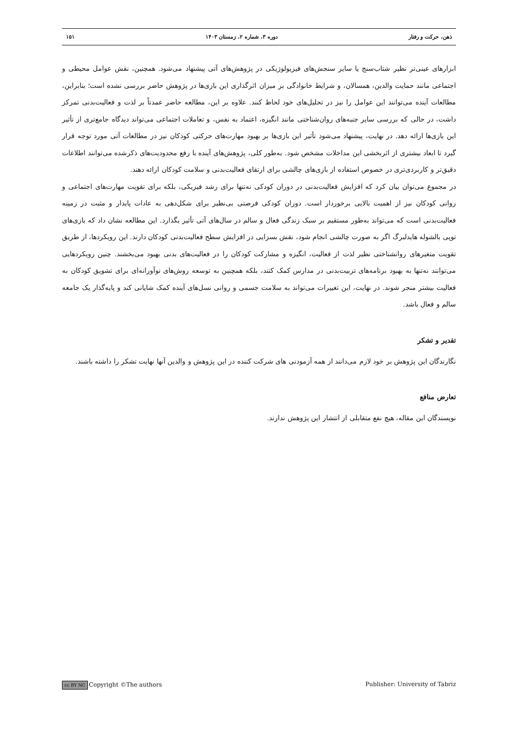ذهن، حرکت و رفتار دوره ۳، شماره ۲، زمستان ۱۴۰۳ ۱۵۱
ابزارهای عینی‌تر نظیر شتاب‌سنج یا سایر سنجش‌های فیزیولوژیکی در پژوهش‌های آتی پیشنهاد می‌شود. همچنین، نقش عوامل محیطی و اجتماعی مانند حمایت والدین، همسالان، و شرایط خانوادگی بر میزان اثرگذاری این بازی‌ها در پژوهش حاضر بررسی نشده است؛ بنابراین، مطالعات آینده می‌توانند این عوامل را نیز در تحلیل‌های خود لحاظ کنند. علاوه بر این، مطالعه حاضر عمدتاً بر لذت و فعالیت‌بدنی تمرکز داشت، در حالی که بررسی سایر جنبه‌های روان‌شناختی مانند انگیزه، اعتماد به نفس، و تعاملات اجتماعی می‌تواند دیدگاه جامع‌تری از تأثیر این بازی‌ها ارائه دهد. در نهایت، پیشنهاد می‌شود تأثیر این بازی‌ها بر بهبود مهارت‌های حرکتی کودکان نیز در مطالعات آتی مورد توجه قرار گیرد تا ابعاد بیشتری از اثربخشی این مداخلات مشخص شود. به‌طور کلی، پژوهش‌های آینده با رفع محدودیت‌های ذکرشده می‌توانند اطلاعات دقیق‌تر و کاربردی‌تری در خصوص استفاده از بازی‌های چالشی برای ارتقای فعالیت‌بدنی و سلامت کودکان ارائه دهند.
در مجموع می‌توان بیان کرد که افزایش فعالیت‌بدنی در دوران کودکی نه‌تنها برای رشد فیزیکی، بلکه برای تقویت مهارت‌های اجتماعی و روانی کودکان نیز از اهمیت بالایی برخوردار است. دوران کودکی فرصتی بی‌نظیر برای شکل‌دهی به عادات پایدار و مثبت در زمینه فعالیت‌بدنی است که می‌تواند به‌طور مستقیم بر سبک زندگی فعال و سالم در سال‌های آتی تأثیر بگذارد. این مطالعه نشان داد که بازی‌های توپی بالشوله هایدلبرگ اگر به صورت چالشی انجام شود، نقش بسزایی در افزایش سطح فعالیت‌بدنی کودکان دارند. این رویکردها، از طریق تقویت متغیرهای روانشناختی نظیر لذت از فعالیت، انگیزه و مشارکت کودکان را در فعالیت‌های بدنی بهبود می‌بخشند. چنین رویکردهایی می‌توانند نه‌تنها به بهبود برنامه‌های تربیت‌بدنی در مدارس کمک کنند، بلکه همچنین به توسعه روش‌های نوآورانه‌ای برای تشویق کودکان به فعالیت بیشتر منجر شوند. در نهایت، این تغییرات می‌تواند به سلامت جسمی و روانی نسل‌های آینده کمک شایانی کند و پایه‌گذار یک جامعه سالم و فعال باشد.
تقدیر و تشکر
نگارندگان این پژوهش بر خود لازم می‌دانند از همه آزمودنی های شرکت کننده در این پژوهش و والدین آنها نهایت تشکر را داشته باشند.
تعارض منافع
نویسندگان این مقاله، هیچ نفع متقابلی از انتشار این پژوهش ندارند.
cc BY NC Copyright ©The authors Publisher: University of Tabriz